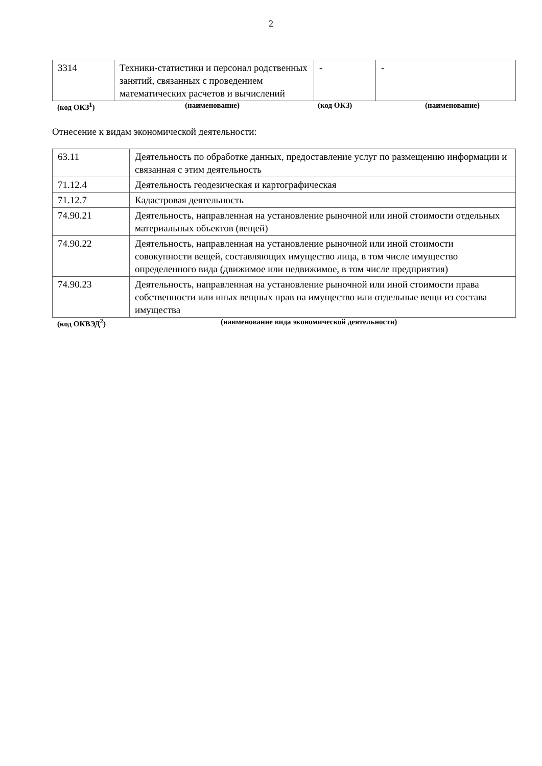2
| 3314 | Техники-статистики и персонал родственных занятий, связанных с проведением математических расчетов и вычислений | - | - |
(код ОКЗ<sup>1</sup>) (наименование) (код ОКЗ) (наименование)
Отнесение к видам экономической деятельности:
| 63.11 | Деятельность по обработке данных, предоставление услуг по размещению информации и связанная с этим деятельность |
| 71.12.4 | Деятельность геодезическая и картографическая |
| 71.12.7 | Кадастровая деятельность |
| 74.90.21 | Деятельность, направленная на установление рыночной или иной стоимости отдельных материальных объектов (вещей) |
| 74.90.22 | Деятельность, направленная на установление рыночной или иной стоимости совокупности вещей, составляющих имущество лица, в том числе имущество определенного вида (движимое или недвижимое, в том числе предприятия) |
| 74.90.23 | Деятельность, направленная на установление рыночной или иной стоимости права собственности или иных вещных прав на имущество или отдельные вещи из состава имущества |
(код ОКВЭД<sup>2</sup>) (наименование вида экономической деятельности)